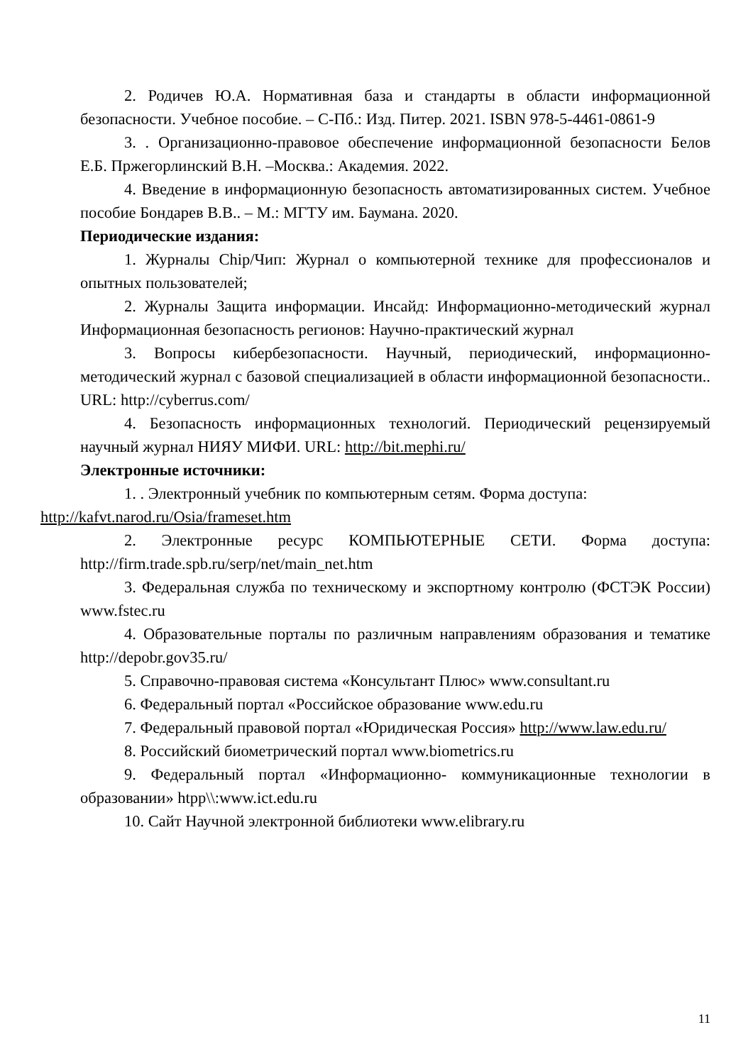2. Родичев Ю.А. Нормативная база и стандарты в области информационной безопасности. Учебное пособие. – С-Пб.: Изд. Питер. 2021. ISBN 978-5-4461-0861-9
3. . Организационно-правовое обеспечение информационной безопасности Белов Е.Б. Пржегорлинский В.Н. –Москва.: Академия. 2022.
4. Введение в информационную безопасность автоматизированных систем. Учебное пособие Бондарев В.В.. – М.: МГТУ им. Баумана. 2020.
Периодические издания:
1. Журналы Chip/Чип: Журнал о компьютерной технике для профессионалов и опытных пользователей;
2. Журналы Защита информации. Инсайд: Информационно-методический журнал Информационная безопасность регионов: Научно-практический журнал
3. Вопросы кибербезопасности. Научный, периодический, информационно-методический журнал с базовой специализацией в области информационной безопасности.. URL: http://cyberrus.com/
4. Безопасность информационных технологий. Периодический рецензируемый научный журнал НИЯУ МИФИ. URL: http://bit.mephi.ru/
Электронные источники:
1. . Электронный учебник по компьютерным сетям. Форма доступа:
http://kafvt.narod.ru/Osia/frameset.htm
2. Электронные ресурс КОМПЬЮТЕРНЫЕ СЕТИ. Форма доступа: http://firm.trade.spb.ru/serp/net/main_net.htm
3. Федеральная служба по техническому и экспортному контролю (ФСТЭК России) www.fstec.ru
4. Образовательные порталы по различным направлениям образования и тематике http://depobr.gov35.ru/
5. Справочно-правовая система «Консультант Плюс» www.consultant.ru
6. Федеральный портал «Российское образование www.edu.ru
7. Федеральный правовой портал «Юридическая Россия» http://www.law.edu.ru/
8. Российский биометрический портал www.biometrics.ru
9. Федеральный портал «Информационно- коммуникационные технологии в образовании» htpp\\:www.ict.edu.ru
10. Сайт Научной электронной библиотеки www.elibrary.ru
11